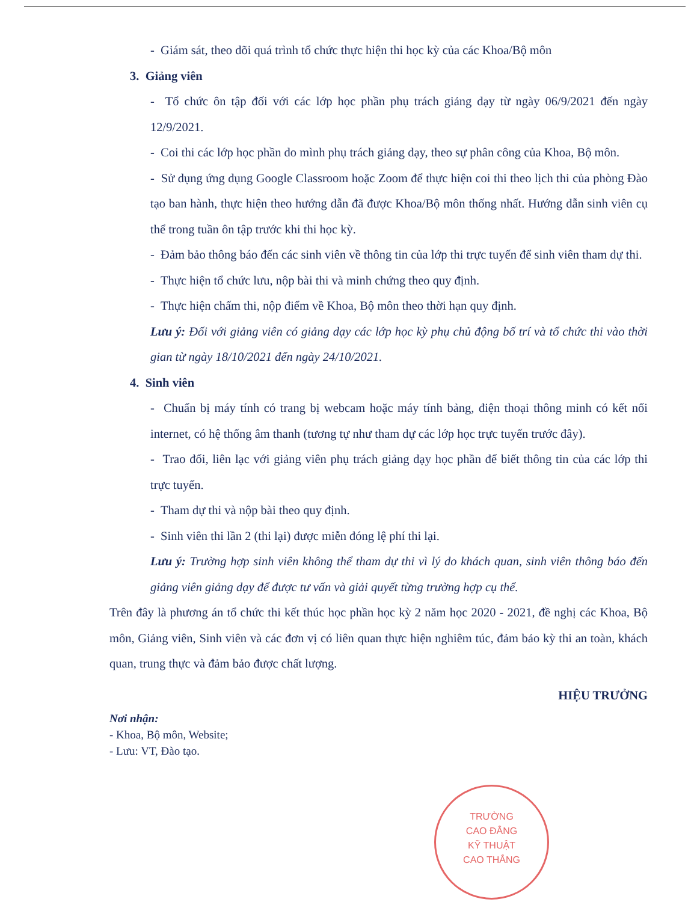- Giám sát, theo dõi quá trình tổ chức thực hiện thi học kỳ của các Khoa/Bộ môn
3. Giảng viên
- Tổ chức ôn tập đối với các lớp học phần phụ trách giảng dạy từ ngày 06/9/2021 đến ngày 12/9/2021.
- Coi thi các lớp học phần do mình phụ trách giảng dạy, theo sự phân công của Khoa, Bộ môn.
- Sử dụng ứng dụng Google Classroom hoặc Zoom để thực hiện coi thi theo lịch thi của phòng Đào tạo ban hành, thực hiện theo hướng dẫn đã được Khoa/Bộ môn thống nhất. Hướng dẫn sinh viên cụ thể trong tuần ôn tập trước khi thi học kỳ.
- Đảm bảo thông báo đến các sinh viên về thông tin của lớp thi trực tuyến để sinh viên tham dự thi.
- Thực hiện tổ chức lưu, nộp bài thi và minh chứng theo quy định.
- Thực hiện chấm thi, nộp điểm về Khoa, Bộ môn theo thời hạn quy định.
Lưu ý: Đối với giảng viên có giảng dạy các lớp học kỳ phụ chủ động bố trí và tổ chức thi vào thời gian từ ngày 18/10/2021 đến ngày 24/10/2021.
4. Sinh viên
- Chuẩn bị máy tính có trang bị webcam hoặc máy tính bảng, điện thoại thông minh có kết nối internet, có hệ thống âm thanh (tương tự như tham dự các lớp học trực tuyến trước đây).
- Trao đổi, liên lạc với giảng viên phụ trách giảng dạy học phần để biết thông tin của các lớp thi trực tuyến.
- Tham dự thi và nộp bài theo quy định.
- Sinh viên thi lần 2 (thi lại) được miễn đóng lệ phí thi lại.
Lưu ý: Trường hợp sinh viên không thể tham dự thi vì lý do khách quan, sinh viên thông báo đến giảng viên giảng dạy để được tư vấn và giải quyết từng trường hợp cụ thể.
Trên đây là phương án tổ chức thi kết thúc học phần học kỳ 2 năm học 2020 - 2021, đề nghị các Khoa, Bộ môn, Giảng viên, Sinh viên và các đơn vị có liên quan thực hiện nghiêm túc, đảm bảo kỳ thi an toàn, khách quan, trung thực và đảm bảo được chất lượng.
HIỆU TRƯỞNG
Nơi nhận:
- Khoa, Bộ môn, Website;
- Lưu: VT, Đào tạo.
TRƯỜNG
CAO ĐẲNG
KỸ THUẬT
CAO THẮNG